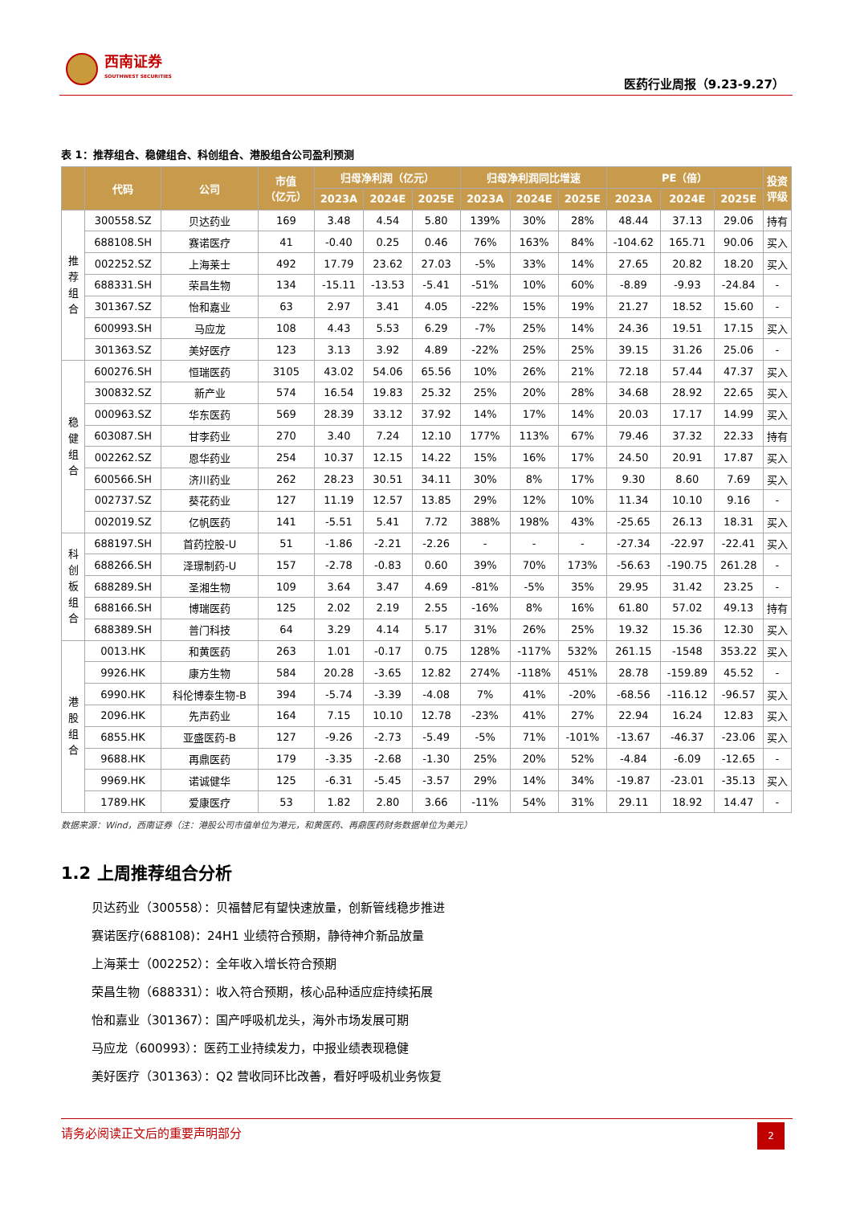西南证券
SOUTHWEST SECURITIES
医药行业周报（9.23-9.27）
表 1：推荐组合、稳健组合、科创组合、港股组合公司盈利预测
| | 代码 | 公司 | 市值 （亿元） | 归母净利润（亿元） | | | 归母净利润同比增速 | | | PE（倍） | | | 投资 评级 |
| --- | --- | --- | --- | --- | --- | --- | --- | --- | --- | --- | --- | --- | --- |
| | | | | 2023A | 2024E | 2025E | 2023A | 2024E | 2025E | 2023A | 2024E | 2025E | |
| 推 荐 组 合 | 300558.SZ | 贝达药业 | 169 | 3.48 | 4.54 | 5.80 | 139% | 30% | 28% | 48.44 | 37.13 | 29.06 | 持有 |
| | 688108.SH | 赛诺医疗 | 41 | -0.40 | 0.25 | 0.46 | 76% | 163% | 84% | -104.62 | 165.71 | 90.06 | 买入 |
| | 002252.SZ | 上海莱士 | 492 | 17.79 | 23.62 | 27.03 | -5% | 33% | 14% | 27.65 | 20.82 | 18.20 | 买入 |
| | 688331.SH | 荣昌生物 | 134 | -15.11 | -13.53 | -5.41 | -51% | 10% | 60% | -8.89 | -9.93 | -24.84 | - |
| | 301367.SZ | 怡和嘉业 | 63 | 2.97 | 3.41 | 4.05 | -22% | 15% | 19% | 21.27 | 18.52 | 15.60 | - |
| | 600993.SH | 马应龙 | 108 | 4.43 | 5.53 | 6.29 | -7% | 25% | 14% | 24.36 | 19.51 | 17.15 | 买入 |
| | 301363.SZ | 美好医疗 | 123 | 3.13 | 3.92 | 4.89 | -22% | 25% | 25% | 39.15 | 31.26 | 25.06 | - |
| 稳 健 组 合 | 600276.SH | 恒瑞医药 | 3105 | 43.02 | 54.06 | 65.56 | 10% | 26% | 21% | 72.18 | 57.44 | 47.37 | 买入 |
| | 300832.SZ | 新产业 | 574 | 16.54 | 19.83 | 25.32 | 25% | 20% | 28% | 34.68 | 28.92 | 22.65 | 买入 |
| | 000963.SZ | 华东医药 | 569 | 28.39 | 33.12 | 37.92 | 14% | 17% | 14% | 20.03 | 17.17 | 14.99 | 买入 |
| | 603087.SH | 甘李药业 | 270 | 3.40 | 7.24 | 12.10 | 177% | 113% | 67% | 79.46 | 37.32 | 22.33 | 持有 |
| | 002262.SZ | 恩华药业 | 254 | 10.37 | 12.15 | 14.22 | 15% | 16% | 17% | 24.50 | 20.91 | 17.87 | 买入 |
| | 600566.SH | 济川药业 | 262 | 28.23 | 30.51 | 34.11 | 30% | 8% | 17% | 9.30 | 8.60 | 7.69 | 买入 |
| | 002737.SZ | 葵花药业 | 127 | 11.19 | 12.57 | 13.85 | 29% | 12% | 10% | 11.34 | 10.10 | 9.16 | - |
| | 002019.SZ | 亿帆医药 | 141 | -5.51 | 5.41 | 7.72 | 388% | 198% | 43% | -25.65 | 26.13 | 18.31 | 买入 |
| 科 创 板 组 合 | 688197.SH | 首药控股-U | 51 | -1.86 | -2.21 | -2.26 | - | - | - | -27.34 | -22.97 | -22.41 | 买入 |
| | 688266.SH | 泽璟制药-U | 157 | -2.78 | -0.83 | 0.60 | 39% | 70% | 173% | -56.63 | -190.75 | 261.28 | - |
| | 688289.SH | 圣湘生物 | 109 | 3.64 | 3.47 | 4.69 | -81% | -5% | 35% | 29.95 | 31.42 | 23.25 | - |
| | 688166.SH | 博瑞医药 | 125 | 2.02 | 2.19 | 2.55 | -16% | 8% | 16% | 61.80 | 57.02 | 49.13 | 持有 |
| | 688389.SH | 普门科技 | 64 | 3.29 | 4.14 | 5.17 | 31% | 26% | 25% | 19.32 | 15.36 | 12.30 | 买入 |
| 港 股 组 合 | 0013.HK | 和黄医药 | 263 | 1.01 | -0.17 | 0.75 | 128% | -117% | 532% | 261.15 | -1548 | 353.22 | 买入 |
| | 9926.HK | 康方生物 | 584 | 20.28 | -3.65 | 12.82 | 274% | -118% | 451% | 28.78 | -159.89 | 45.52 | - |
| | 6990.HK | 科伦博泰生物-B | 394 | -5.74 | -3.39 | -4.08 | 7% | 41% | -20% | -68.56 | -116.12 | -96.57 | 买入 |
| | 2096.HK | 先声药业 | 164 | 7.15 | 10.10 | 12.78 | -23% | 41% | 27% | 22.94 | 16.24 | 12.83 | 买入 |
| | 6855.HK | 亚盛医药-B | 127 | -9.26 | -2.73 | -5.49 | -5% | 71% | -101% | -13.67 | -46.37 | -23.06 | 买入 |
| | 9688.HK | 再鼎医药 | 179 | -3.35 | -2.68 | -1.30 | 25% | 20% | 52% | -4.84 | -6.09 | -12.65 | - |
| | 9969.HK | 诺诚健华 | 125 | -6.31 | -5.45 | -3.57 | 29% | 14% | 34% | -19.87 | -23.01 | -35.13 | 买入 |
| | 1789.HK | 爱康医疗 | 53 | 1.82 | 2.80 | 3.66 | -11% | 54% | 31% | 29.11 | 18.92 | 14.47 | - |
数据来源：Wind，西南证券（注：港股公司市值单位为港元，和黄医药、再鼎医药财务数据单位为美元）
1.2 上周推荐组合分析
贝达药业（300558）：贝福替尼有望快速放量，创新管线稳步推进
赛诺医疗(688108)：24H1 业绩符合预期，静待神介新品放量
上海莱士（002252）：全年收入增长符合预期
荣昌生物（688331）：收入符合预期，核心品种适应症持续拓展
怡和嘉业（301367）：国产呼吸机龙头，海外市场发展可期
马应龙（600993）：医药工业持续发力，中报业绩表现稳健
美好医疗（301363）：Q2 营收同环比改善，看好呼吸机业务恢复
请务必阅读正文后的重要声明部分
2